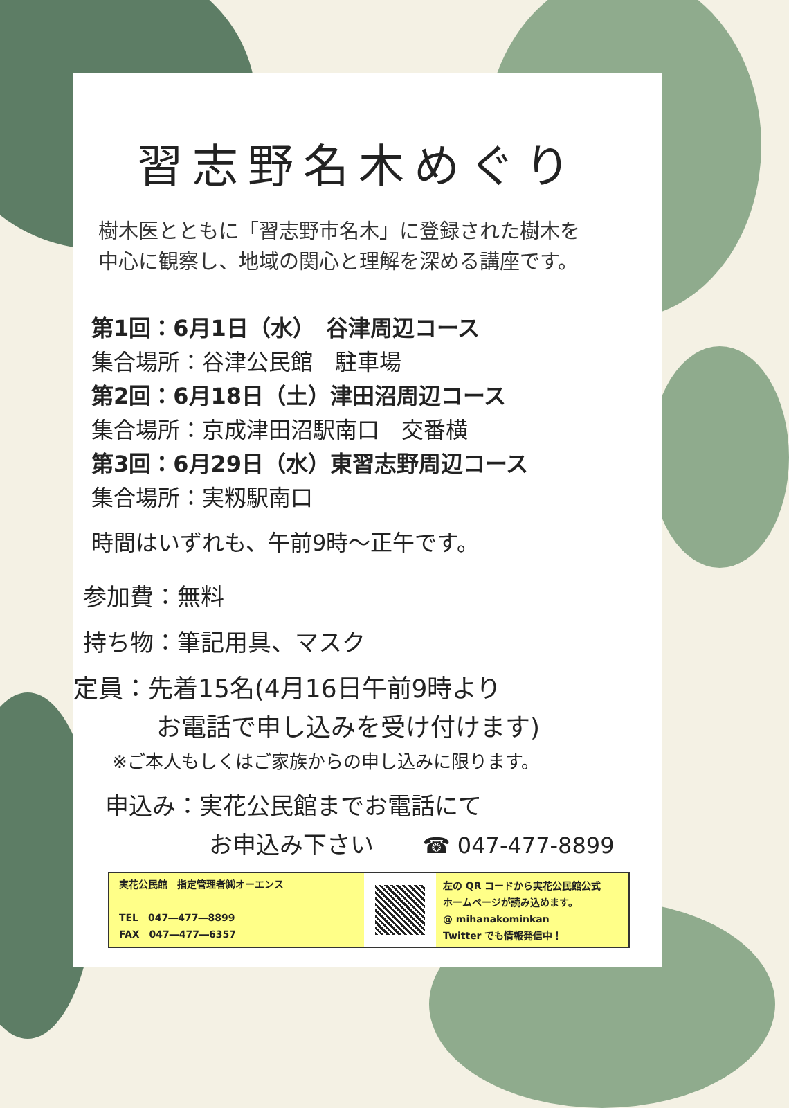習志野名木めぐり
樹木医とともに「習志野市名木」に登録された樹木を
中心に観察し、地域の関心と理解を深める講座です。
第1回：6月1日（水）　谷津周辺コース
集合場所：谷津公民館　駐車場
第2回：6月18日（土）津田沼周辺コース
集合場所：京成津田沼駅南口　交番横
第3回：6月29日（水）東習志野周辺コース
集合場所：実籾駅南口
時間はいずれも、午前9時～正午です。
参加費：無料
持ち物：筆記用具、マスク
定員：先着15名(4月16日午前9時より
お電話で申し込みを受け付けます)
※ご本人もしくはご家族からの申し込みに限ります。
申込み：実花公民館までお電話にて
お申込み下さい ☎ 047-477-8899
実花公民館　指定管理者㈱オーエンス
TEL　047―477―8899
FAX　047―477―6357
左の QR コードから実花公民館公式
ホームページが読み込めます。
@ mihanakominkan
Twitter でも情報発信中！